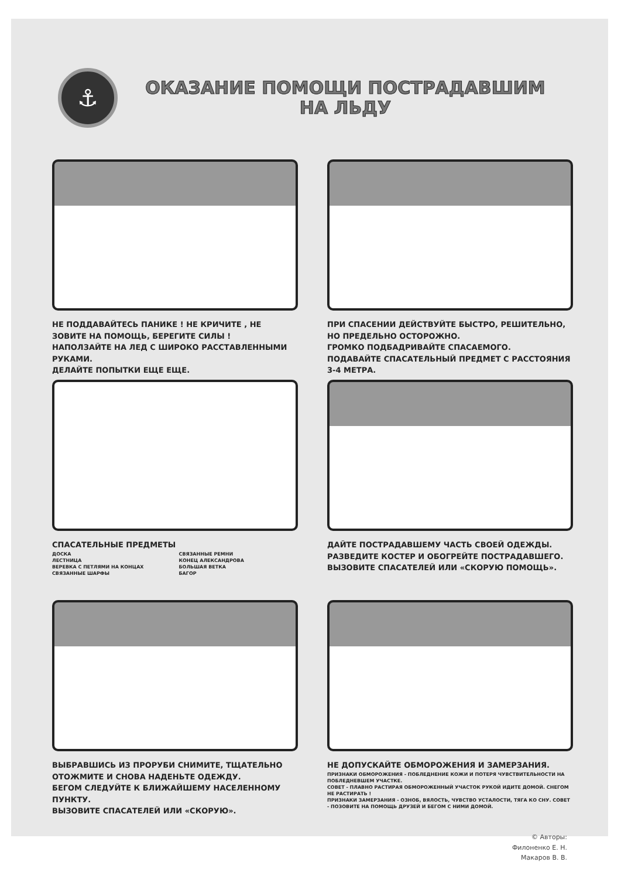⚓
ОКАЗАНИЕ ПОМОЩИ ПОСТРАДАВШИМ
НА ЛЬДУ
НЕ ПОДДАВАЙТЕСЬ ПАНИКЕ ! НЕ КРИЧИТЕ , НЕ ЗОВИТЕ НА ПОМОЩЬ, БЕРЕГИТЕ СИЛЫ !
НАПОЛЗАЙТЕ НА ЛЕД С ШИРОКО РАССТАВЛЕННЫМИ РУКАМИ.
ДЕЛАЙТЕ ПОПЫТКИ ЕЩЕ ЕЩЕ.
ПРИ СПАСЕНИИ ДЕЙСТВУЙТЕ БЫСТРО, РЕШИТЕЛЬНО, НО ПРЕДЕЛЬНО ОСТОРОЖНО.
ГРОМКО ПОДБАДРИВАЙТЕ СПАСАЕМОГО.
ПОДАВАЙТЕ СПАСАТЕЛЬНЫЙ ПРЕДМЕТ С РАССТОЯНИЯ 3-4 МЕТРА.
СПАСАТЕЛЬНЫЕ ПРЕДМЕТЫ
ДОСКА
ЛЕСТНИЦА
ВЕРЕВКА С ПЕТЛЯМИ НА КОНЦАХ
СВЯЗАННЫЕ ШАРФЫ
СВЯЗАННЫЕ РЕМНИ
КОНЕЦ АЛЕКСАНДРОВА
БОЛЬШАЯ ВЕТКА
БАГОР
ДАЙТЕ ПОСТРАДАВШЕМУ ЧАСТЬ СВОЕЙ ОДЕЖДЫ.
РАЗВЕДИТЕ КОСТЕР И ОБОГРЕЙТЕ ПОСТРАДАВШЕГО.
ВЫЗОВИТЕ СПАСАТЕЛЕЙ ИЛИ «СКОРУЮ ПОМОЩЬ».
ВЫБРАВШИСЬ ИЗ ПРОРУБИ СНИМИТЕ, ТЩАТЕЛЬНО ОТОЖМИТЕ И СНОВА НАДЕНЬТЕ ОДЕЖДУ.
БЕГОМ СЛЕДУЙТЕ К БЛИЖАЙШЕМУ НАСЕЛЕННОМУ ПУНКТУ.
ВЫЗОВИТЕ СПАСАТЕЛЕЙ ИЛИ «СКОРУЮ».
НЕ ДОПУСКАЙТЕ ОБМОРОЖЕНИЯ И ЗАМЕРЗАНИЯ.
ПРИЗНАКИ ОБМОРОЖЕНИЯ - ПОБЛЕДНЕНИЕ КОЖИ И ПОТЕРЯ ЧУВСТВИТЕЛЬНОСТИ НА ПОБЛЕДНЕВШЕМ УЧАСТКЕ.
СОВЕТ - ПЛАВНО РАСТИРАЯ ОБМОРОЖЕННЫЙ УЧАСТОК РУКОЙ ИДИТЕ ДОМОЙ. СНЕГОМ НЕ РАСТИРАТЬ !
ПРИЗНАКИ ЗАМЕРЗАНИЯ - ОЗНОБ, ВЯЛОСТЬ, ЧУВСТВО УСТАЛОСТИ, ТЯГА КО СНУ. СОВЕТ - ПОЗОВИТЕ НА ПОМОЩЬ ДРУЗЕЙ И БЕГОМ С НИМИ ДОМОЙ.
© Авторы:
Филоненко Е. Н.
Макаров В. В.